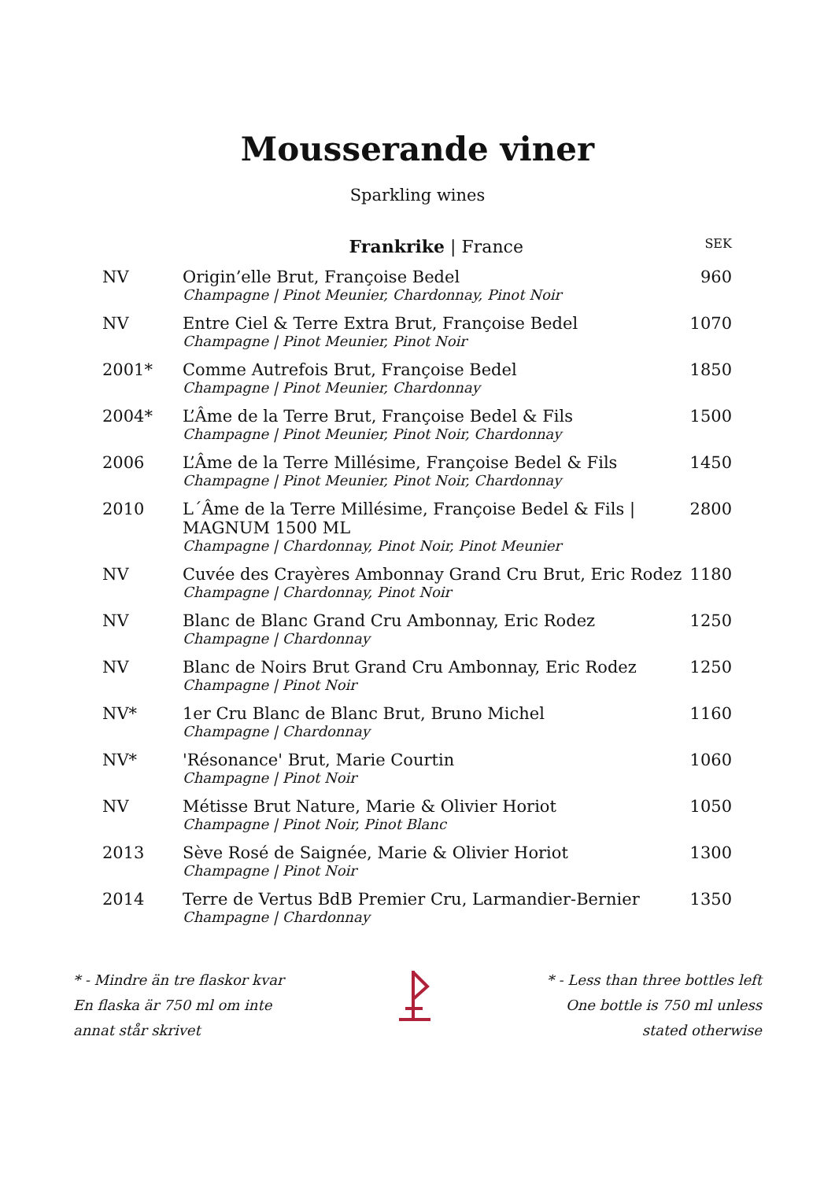Mousserande viner
Sparkling wines
| | Frankrike / France | SEK |
| --- | --- | --- |
| NV | Origin’elle Brut, Françoise Bedel Champagne / Pinot Meunier, Chardonnay, Pinot Noir | 960 |
| NV | Entre Ciel & Terre Extra Brut, Françoise Bedel Champagne / Pinot Meunier, Pinot Noir | 1070 |
| 2001* | Comme Autrefois Brut, Françoise Bedel Champagne / Pinot Meunier, Chardonnay | 1850 |
| 2004* | L’Âme de la Terre Brut, Françoise Bedel & Fils Champagne / Pinot Meunier, Pinot Noir, Chardonnay | 1500 |
| 2006 | L’Âme de la Terre Millésime, Françoise Bedel & Fils Champagne / Pinot Meunier, Pinot Noir, Chardonnay | 1450 |
| 2010 | L´Âme de la Terre Millésime, Françoise Bedel & Fils / MAGNUM 1500 ML Champagne / Chardonnay, Pinot Noir, Pinot Meunier | 2800 |
| NV | Cuvée des Crayères Ambonnay Grand Cru Brut, Eric Rodez Champagne / Chardonnay, Pinot Noir | 1180 |
| NV | Blanc de Blanc Grand Cru Ambonnay, Eric Rodez Champagne / Chardonnay | 1250 |
| NV | Blanc de Noirs Brut Grand Cru Ambonnay, Eric Rodez Champagne / Pinot Noir | 1250 |
| NV* | 1er Cru Blanc de Blanc Brut, Bruno Michel Champagne / Chardonnay | 1160 |
| NV* | 'Résonance' Brut, Marie Courtin Champagne / Pinot Noir | 1060 |
| NV | Métisse Brut Nature, Marie & Olivier Horiot Champagne / Pinot Noir, Pinot Blanc | 1050 |
| 2013 | Sève Rosé de Saignée, Marie & Olivier Horiot Champagne / Pinot Noir | 1300 |
| 2014 | Terre de Vertus BdB Premier Cru, Larmandier-Bernier Champagne / Chardonnay | 1350 |
* - Mindre än tre flaskor kvar
En flaska är 750 ml om inte
annat står skrivet
* - Less than three bottles left
One bottle is 750 ml unless
stated otherwise